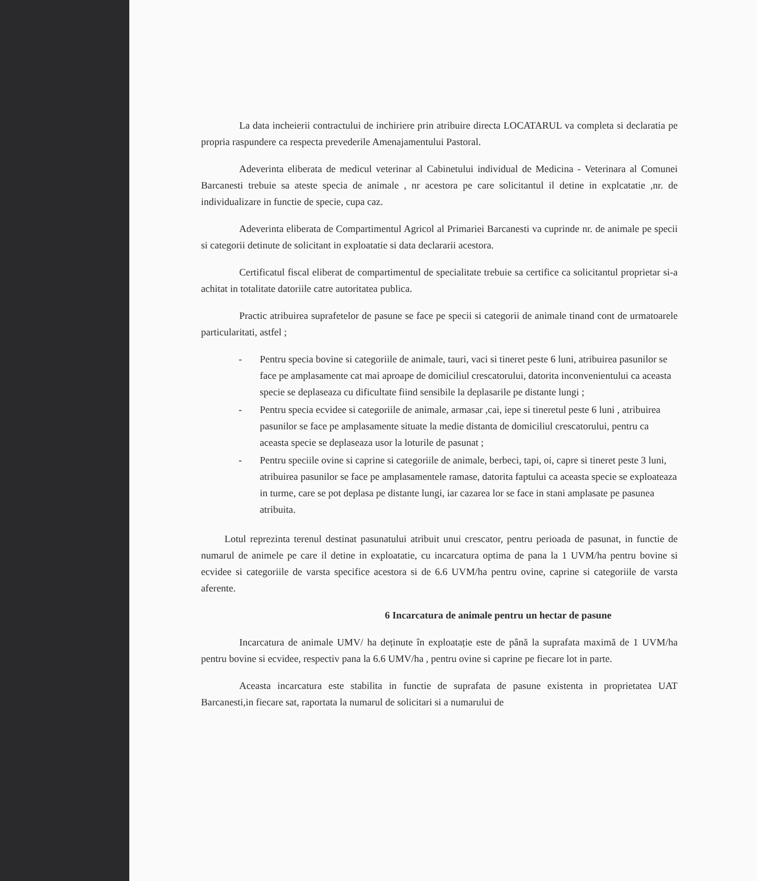La data incheierii contractului de inchiriere prin atribuire directa LOCATARUL va completa si declaratia pe propria raspundere ca respecta prevederile Amenajamentului Pastoral.
Adeverinta eliberata de medicul veterinar al Cabinetului individual de Medicina - Veterinara al Comunei Barcanesti trebuie sa ateste specia de animale , nr acestora pe care solicitantul il detine in explcatatie ,nr. de individualizare in functie de specie, cupa caz.
Adeverinta eliberata de Compartimentul Agricol al Primariei Barcanesti va cuprinde nr. de animale pe specii si categorii detinute de solicitant in exploatatie si data declararii acestora.
Certificatul fiscal eliberat de compartimentul de specialitate trebuie sa certifice ca solicitantul proprietar si-a achitat in totalitate datoriile catre autoritatea publica.
Practic atribuirea suprafetelor de pasune se face pe specii si categorii de animale tinand cont de urmatoarele particularitati, astfel ;
- Pentru specia bovine si categoriile de animale, tauri, vaci si tineret peste 6 luni, atribuirea pasunilor se face pe amplasamente cat mai aproape de domiciliul crescatorului, datorita inconvenientului ca aceasta specie se deplaseaza cu dificultate fiind sensibile la deplasarile pe distante lungi ;
- Pentru specia ecvidee si categoriile de animale, armasar ,cai, iepe si tineretul peste 6 luni , atribuirea pasunilor se face pe amplasamente situate la medie distanta de domiciliul crescatorului, pentru ca aceasta specie se deplaseaza usor la loturile de pasunat ;
- Pentru speciile ovine si caprine si categoriile de animale, berbeci, tapi, oi, capre si tineret peste 3 luni, atribuirea pasunilor se face pe amplasamentele ramase, datorita faptului ca aceasta specie se exploateaza in turme, care se pot deplasa pe distante lungi, iar cazarea lor se face in stani amplasate pe pasunea atribuita.
Lotul reprezinta terenul destinat pasunatului atribuit unui crescator, pentru perioada de pasunat, in functie de numarul de animele pe care il detine in exploatatie, cu incarcatura optima de pana la 1 UVM/ha pentru bovine si ecvidee si categoriile de varsta specifice acestora si de 6.6 UVM/ha pentru ovine, caprine si categoriile de varsta aferente.
6 Incarcatura de animale pentru un hectar de pasune
Incarcatura de animale UMV/ ha deținute în exploatație este de până la suprafata maximă de 1 UVM/ha pentru bovine si ecvidee, respectiv pana la 6.6 UMV/ha , pentru ovine si caprine pe fiecare lot in parte.
Aceasta incarcatura este stabilita in functie de suprafata de pasune existenta in proprietatea UAT Barcanesti,in fiecare sat, raportata la numarul de solicitari si a numarului de